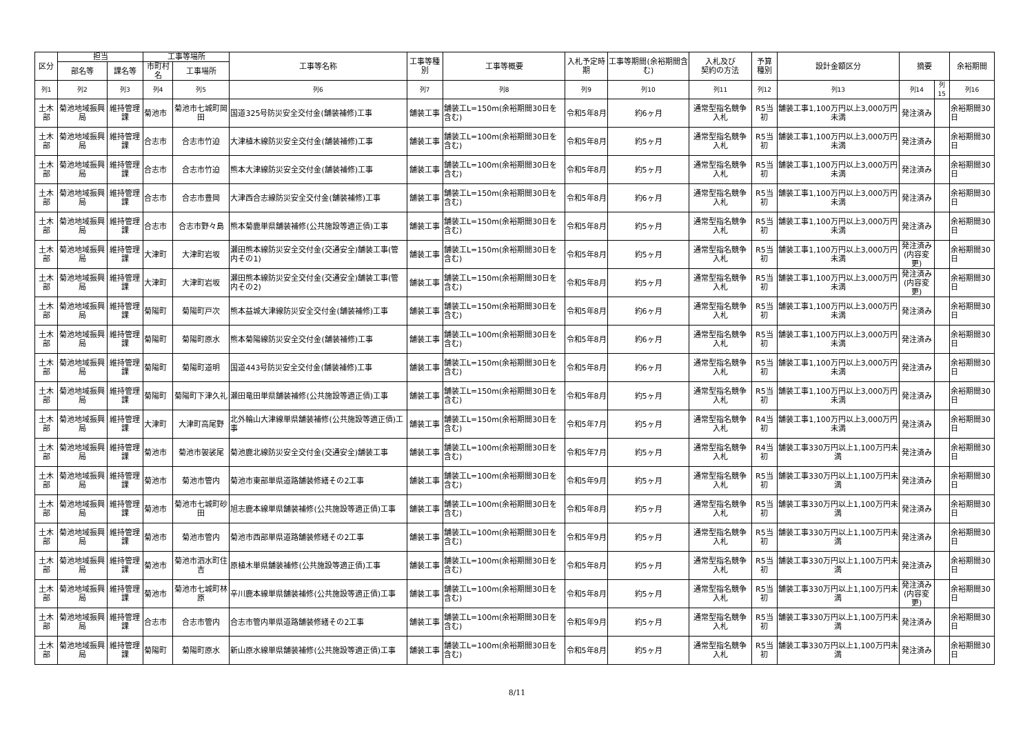| 区分 | 担当 | | 工事等場所 | | 工事等名称 | 工事等種別 | 工事等概要 | 入札予定時期 | 工事等期間(余裕期間含む) | 入札及び 契約の方法 | 予算 種別 | 設計金額区分 | 摘要 | | 余裕期間 |
| --- | --- | --- | --- | --- | --- | --- | --- | --- | --- | --- | --- | --- | --- | --- | --- |
| | 部名等 | 課名等 | 市町村名 | 工事場所 | | | | | | | | | | | |
| 列1 | 列2 | 列3 | 列4 | 列5 | 列6 | 列7 | 列8 | 列9 | 列10 | 列11 | 列12 | 列13 | 列14 | 列15 | 列16 |
| 土木部 | 菊池地域振興局 | 維持管理課 | 菊池市 | 菊池市七城町岡田 | 国道325号防災安全交付金(舗装補修)工事 | 舗装工事 | 舗装工L=150m(余裕期間30日を含む) | 令和5年8月 | 約6ヶ月 | 通常型指名競争入札 | R5当初 | 舗装工事1,100万円以上3,000万円未満 | 発注済み | | 余裕期間30日 |
| 土木部 | 菊池地域振興局 | 維持管理課 | 合志市 | 合志市竹迫 | 大津植木線防災安全交付金(舗装補修)工事 | 舗装工事 | 舗装工L=100m(余裕期間30日を含む) | 令和5年8月 | 約5ヶ月 | 通常型指名競争入札 | R5当初 | 舗装工事1,100万円以上3,000万円未満 | 発注済み | | 余裕期間30日 |
| 土木部 | 菊池地域振興局 | 維持管理課 | 合志市 | 合志市竹迫 | 熊本大津線防災安全交付金(舗装補修)工事 | 舗装工事 | 舗装工L=100m(余裕期間30日を含む) | 令和5年8月 | 約5ヶ月 | 通常型指名競争入札 | R5当初 | 舗装工事1,100万円以上3,000万円未満 | 発注済み | | 余裕期間30日 |
| 土木部 | 菊池地域振興局 | 維持管理課 | 合志市 | 合志市豊岡 | 大津西合志線防災安全交付金(舗装補修)工事 | 舗装工事 | 舗装工L=150m(余裕期間30日を含む) | 令和5年8月 | 約6ヶ月 | 通常型指名競争入札 | R5当初 | 舗装工事1,100万円以上3,000万円未満 | 発注済み | | 余裕期間30日 |
| 土木部 | 菊池地域振興局 | 維持管理課 | 合志市 | 合志市野々島 | 熊本菊鹿単県舗装補修(公共施設等適正債)工事 | 舗装工事 | 舗装工L=150m(余裕期間30日を含む) | 令和5年8月 | 約5ヶ月 | 通常型指名競争入札 | R5当初 | 舗装工事1,100万円以上3,000万円未満 | 発注済み | | 余裕期間30日 |
| 土木部 | 菊池地域振興局 | 維持管理課 | 大津町 | 大津町岩坂 | 瀬田熊本線防災安全交付金(交通安全)舗装工事(管内その1) | 舗装工事 | 舗装工L=150m(余裕期間30日を含む) | 令和5年8月 | 約5ヶ月 | 通常型指名競争入札 | R5当初 | 舗装工事1,100万円以上3,000万円未満 | 発注済み (内容変更) | | 余裕期間30日 |
| 土木部 | 菊池地域振興局 | 維持管理課 | 大津町 | 大津町岩坂 | 瀬田熊本線防災安全交付金(交通安全)舗装工事(管内その2) | 舗装工事 | 舗装工L=150m(余裕期間30日を含む) | 令和5年8月 | 約5ヶ月 | 通常型指名競争入札 | R5当初 | 舗装工事1,100万円以上3,000万円未満 | 発注済み (内容変更) | | 余裕期間30日 |
| 土木部 | 菊池地域振興局 | 維持管理課 | 菊陽町 | 菊陽町戸次 | 熊本益城大津線防災安全交付金(舗装補修)工事 | 舗装工事 | 舗装工L=150m(余裕期間30日を含む) | 令和5年8月 | 約6ヶ月 | 通常型指名競争入札 | R5当初 | 舗装工事1,100万円以上3,000万円未満 | 発注済み | | 余裕期間30日 |
| 土木部 | 菊池地域振興局 | 維持管理課 | 菊陽町 | 菊陽町原水 | 熊本菊陽線防災安全交付金(舗装補修)工事 | 舗装工事 | 舗装工L=100m(余裕期間30日を含む) | 令和5年8月 | 約6ヶ月 | 通常型指名競争入札 | R5当初 | 舗装工事1,100万円以上3,000万円未満 | 発注済み | | 余裕期間30日 |
| 土木部 | 菊池地域振興局 | 維持管理課 | 菊陽町 | 菊陽町道明 | 国道443号防災安全交付金(舗装補修)工事 | 舗装工事 | 舗装工L=150m(余裕期間30日を含む) | 令和5年8月 | 約6ヶ月 | 通常型指名競争入札 | R5当初 | 舗装工事1,100万円以上3,000万円未満 | 発注済み | | 余裕期間30日 |
| 土木部 | 菊池地域振興局 | 維持管理課 | 菊陽町 | 菊陽町下津久礼 | 瀬田竜田単県舗装補修(公共施設等適正債)工事 | 舗装工事 | 舗装工L=150m(余裕期間30日を含む) | 令和5年8月 | 約5ヶ月 | 通常型指名競争入札 | R5当初 | 舗装工事1,100万円以上3,000万円未満 | 発注済み | | 余裕期間30日 |
| 土木部 | 菊池地域振興局 | 維持管理課 | 大津町 | 大津町高尾野 | 北外輪山大津線単県舗装補修(公共施設等適正債)工事 | 舗装工事 | 舗装工L=150m(余裕期間30日を含む) | 令和5年7月 | 約5ヶ月 | 通常型指名競争入札 | R4当初 | 舗装工事1,100万円以上3,000万円未満 | 発注済み | | 余裕期間30日 |
| 土木部 | 菊池地域振興局 | 維持管理課 | 菊池市 | 菊池市袈裟尾 | 菊池鹿北線防災安全交付金(交通安全)舗装工事 | 舗装工事 | 舗装工L=100m(余裕期間30日を含む) | 令和5年7月 | 約5ヶ月 | 通常型指名競争入札 | R4当初 | 舗装工事330万円以上1,100万円未満 | 発注済み | | 余裕期間30日 |
| 土木部 | 菊池地域振興局 | 維持管理課 | 菊池市 | 菊池市管内 | 菊池市東部単県道路舗装修繕その2工事 | 舗装工事 | 舗装工L=100m(余裕期間30日を含む) | 令和5年9月 | 約5ヶ月 | 通常型指名競争入札 | R5当初 | 舗装工事330万円以上1,100万円未満 | 発注済み | | 余裕期間30日 |
| 土木部 | 菊池地域振興局 | 維持管理課 | 菊池市 | 菊池市七城町砂田 | 旭志鹿本線単県舗装補修(公共施設等適正債)工事 | 舗装工事 | 舗装工L=100m(余裕期間30日を含む) | 令和5年8月 | 約5ヶ月 | 通常型指名競争入札 | R5当初 | 舗装工事330万円以上1,100万円未満 | 発注済み | | 余裕期間30日 |
| 土木部 | 菊池地域振興局 | 維持管理課 | 菊池市 | 菊池市管内 | 菊池市西部単県道路舗装修繕その2工事 | 舗装工事 | 舗装工L=100m(余裕期間30日を含む) | 令和5年9月 | 約5ヶ月 | 通常型指名競争入札 | R5当初 | 舗装工事330万円以上1,100万円未満 | 発注済み | | 余裕期間30日 |
| 土木部 | 菊池地域振興局 | 維持管理課 | 菊池市 | 菊池市泗水町住吉 | 原植木単県舗装補修(公共施設等適正債)工事 | 舗装工事 | 舗装工L=100m(余裕期間30日を含む) | 令和5年8月 | 約5ヶ月 | 通常型指名競争入札 | R5当初 | 舗装工事330万円以上1,100万円未満 | 発注済み | | 余裕期間30日 |
| 土木部 | 菊池地域振興局 | 維持管理課 | 菊池市 | 菊池市七城町林原 | 辛川鹿本線単県舗装補修(公共施設等適正債)工事 | 舗装工事 | 舗装工L=100m(余裕期間30日を含む) | 令和5年8月 | 約5ヶ月 | 通常型指名競争入札 | R5当初 | 舗装工事330万円以上1,100万円未満 | 発注済み (内容変更) | | 余裕期間30日 |
| 土木部 | 菊池地域振興局 | 維持管理課 | 合志市 | 合志市管内 | 合志市管内単県道路舗装修繕その2工事 | 舗装工事 | 舗装工L=100m(余裕期間30日を含む) | 令和5年9月 | 約5ヶ月 | 通常型指名競争入札 | R5当初 | 舗装工事330万円以上1,100万円未満 | 発注済み | | 余裕期間30日 |
| 土木部 | 菊池地域振興局 | 維持管理課 | 菊陽町 | 菊陽町原水 | 新山原水線単県舗装補修(公共施設等適正債)工事 | 舗装工事 | 舗装工L=100m(余裕期間30日を含む) | 令和5年8月 | 約5ヶ月 | 通常型指名競争入札 | R5当初 | 舗装工事330万円以上1,100万円未満 | 発注済み | | 余裕期間30日 |
8/11